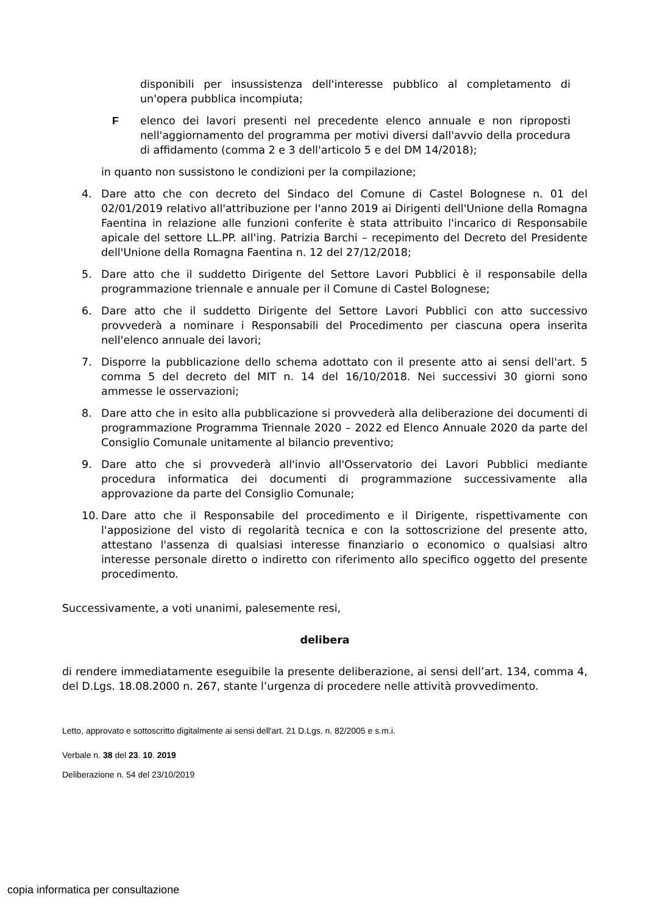disponibili per insussistenza dell'interesse pubblico al completamento di un'opera pubblica incompiuta;
F elenco dei lavori presenti nel precedente elenco annuale e non riproposti nell'aggiornamento del programma per motivi diversi dall'avvio della procedura di affidamento (comma 2 e 3 dell'articolo 5 e del DM 14/2018);
in quanto non sussistono le condizioni per la compilazione;
4. Dare atto che con decreto del Sindaco del Comune di Castel Bolognese n. 01 del 02/01/2019 relativo all'attribuzione per l'anno 2019 ai Dirigenti dell'Unione della Romagna Faentina in relazione alle funzioni conferite è stata attribuito l'incarico di Responsabile apicale del settore LL.PP. all'ing. Patrizia Barchi – recepimento del Decreto del Presidente dell'Unione della Romagna Faentina n. 12 del 27/12/2018;
5. Dare atto che il suddetto Dirigente del Settore Lavori Pubblici è il responsabile della programmazione triennale e annuale per il Comune di Castel Bolognese;
6. Dare atto che il suddetto Dirigente del Settore Lavori Pubblici con atto successivo provvederà a nominare i Responsabili del Procedimento per ciascuna opera inserita nell'elenco annuale dei lavori;
7. Disporre la pubblicazione dello schema adottato con il presente atto ai sensi dell'art. 5 comma 5 del decreto del MIT n. 14 del 16/10/2018. Nei successivi 30 giorni sono ammesse le osservazioni;
8. Dare atto che in esito alla pubblicazione si provvederà alla deliberazione dei documenti di programmazione Programma Triennale 2020 – 2022 ed Elenco Annuale 2020 da parte del Consiglio Comunale unitamente al bilancio preventivo;
9. Dare atto che si provvederà all'invio all'Osservatorio dei Lavori Pubblici mediante procedura informatica dei documenti di programmazione successivamente alla approvazione da parte del Consiglio Comunale;
10. Dare atto che il Responsabile del procedimento e il Dirigente, rispettivamente con l'apposizione del visto di regolarità tecnica e con la sottoscrizione del presente atto, attestano l'assenza di qualsiasi interesse finanziario o economico o qualsiasi altro interesse personale diretto o indiretto con riferimento allo specifico oggetto del presente procedimento.
Successivamente, a voti unanimi, palesemente resi,
delibera
di rendere immediatamente eseguibile la presente deliberazione, ai sensi dell’art. 134, comma 4, del D.Lgs. 18.08.2000 n. 267, stante l’urgenza di procedere nelle attività provvedimento.
Letto, approvato e sottoscritto digitalmente ai sensi dell'art. 21 D.Lgs. n. 82/2005 e s.m.i.
Verbale n. 38 del 23. 10. 2019
Deliberazione n. 54 del 23/10/2019
copia informatica per consultazione